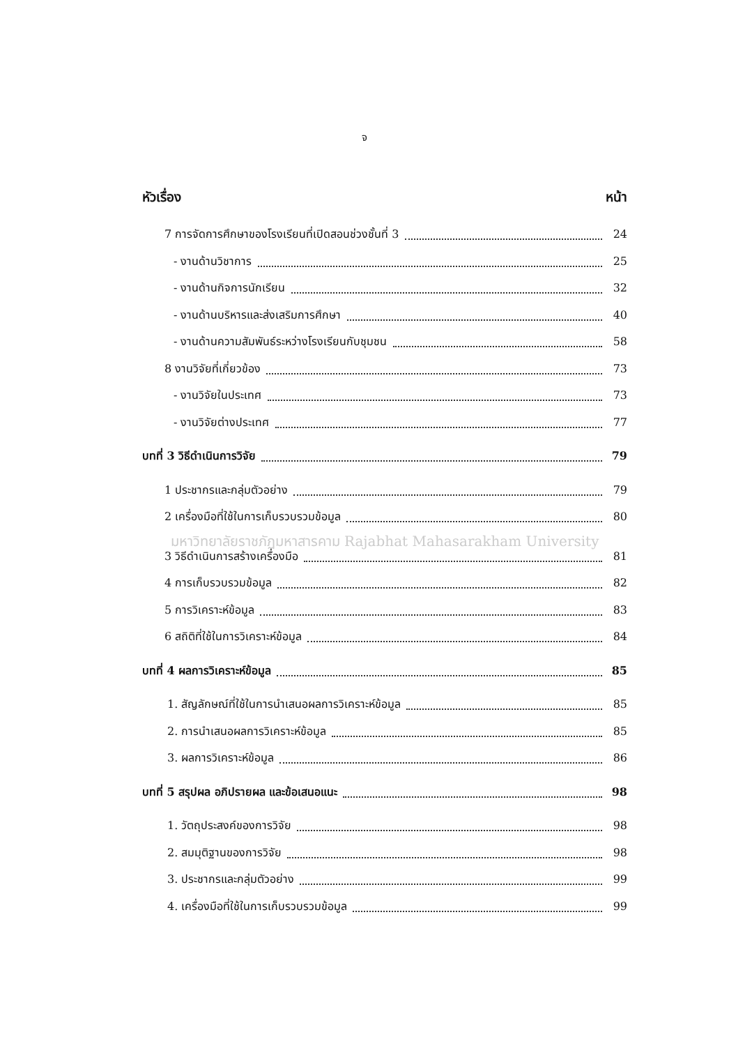จ
หัวเรื่อง หน้า
7 การจัดการศึกษาของโรงเรียนที่เปิดสอนช่วงชั้นที่ 3 24
- งานด้านวิชาการ 25
- งานด้านกิจการนักเรียน 32
- งานด้านบริหารและส่งเสริมการศึกษา 40
- งานด้านความสัมพันธ์ระหว่างโรงเรียนกับชุมชน 58
8 งานวิจัยที่เกี่ยวข้อง 73
- งานวิจัยในประเทศ 73
- งานวิจัยต่างประเทศ 77
บทที่ 3 วิธีดำเนินการวิจัย 79
1 ประชากรและกลุ่มตัวอย่าง 79
2 เครื่องมือที่ใช้ในการเก็บรวบรวมข้อมูล 80
มหาวิทยาลัยราชภัฏมหาสารคาม Rajabhat Mahasarakham University
3 วิธีดำเนินการสร้างเครื่องมือ 81
4 การเก็บรวบรวมข้อมูล 82
5 การวิเคราะห์ข้อมูล 83
6 สถิติที่ใช้ในการวิเคราะห์ข้อมูล 84
บทที่ 4 ผลการวิเคราะห์ข้อมูล 85
1. สัญลักษณ์ที่ใช้ในการนำเสนอผลการวิเคราะห์ข้อมูล 85
2. การนำเสนอผลการวิเคราะห์ข้อมูล 85
3. ผลการวิเคราะห์ข้อมูล 86
บทที่ 5 สรุปผล อภิปรายผล และข้อเสนอแนะ 98
1. วัตถุประสงค์ของการวิจัย 98
2. สมมุติฐานของการวิจัย 98
3. ประชากรและกลุ่มตัวอย่าง 99
4. เครื่องมือที่ใช้ในการเก็บรวบรวมข้อมูล 99